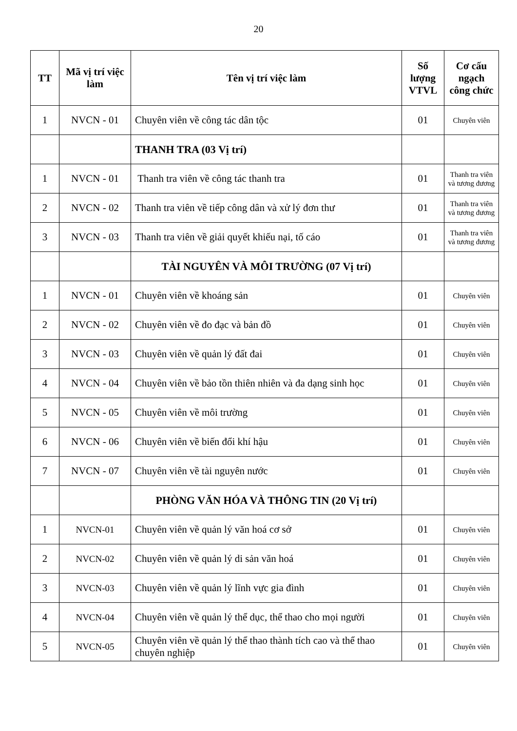20
| TT | Mã vị trí việc làm | Tên vị trí việc làm | Số lượng VTVL | Cơ cấu ngạch công chức |
| --- | --- | --- | --- | --- |
| 1 | NVCN - 01 | Chuyên viên về công tác dân tộc | 01 | Chuyên viên |
| | | THANH TRA (03 Vị trí) | | |
| 1 | NVCN - 01 | Thanh tra viên về công tác thanh tra | 01 | Thanh tra viên và tương đương |
| 2 | NVCN - 02 | Thanh tra viên về tiếp công dân và xử lý đơn thư | 01 | Thanh tra viên và tương đương |
| 3 | NVCN - 03 | Thanh tra viên về giải quyết khiếu nại, tố cáo | 01 | Thanh tra viên và tương đương |
| | | TÀI NGUYÊN VÀ MÔI TRƯỜNG (07 Vị trí) | | |
| 1 | NVCN - 01 | Chuyên viên về khoáng sản | 01 | Chuyên viên |
| 2 | NVCN - 02 | Chuyên viên về đo đạc và bản đồ | 01 | Chuyên viên |
| 3 | NVCN - 03 | Chuyên viên về quản lý đất đai | 01 | Chuyên viên |
| 4 | NVCN - 04 | Chuyên viên về bảo tồn thiên nhiên và đa dạng sinh học | 01 | Chuyên viên |
| 5 | NVCN - 05 | Chuyên viên về môi trường | 01 | Chuyên viên |
| 6 | NVCN - 06 | Chuyên viên về biến đổi khí hậu | 01 | Chuyên viên |
| 7 | NVCN - 07 | Chuyên viên về tài nguyên nước | 01 | Chuyên viên |
| | | PHÒNG VĂN HÓA VÀ THÔNG TIN (20 Vị trí) | | |
| 1 | NVCN-01 | Chuyên viên về quản lý văn hoá cơ sở | 01 | Chuyên viên |
| 2 | NVCN-02 | Chuyên viên về quản lý di sản văn hoá | 01 | Chuyên viên |
| 3 | NVCN-03 | Chuyên viên về quản lý lĩnh vực gia đình | 01 | Chuyên viên |
| 4 | NVCN-04 | Chuyên viên về quản lý thể dục, thể thao cho mọi người | 01 | Chuyên viên |
| 5 | NVCN-05 | Chuyên viên về quản lý thể thao thành tích cao và thể thao chuyên nghiệp | 01 | Chuyên viên |